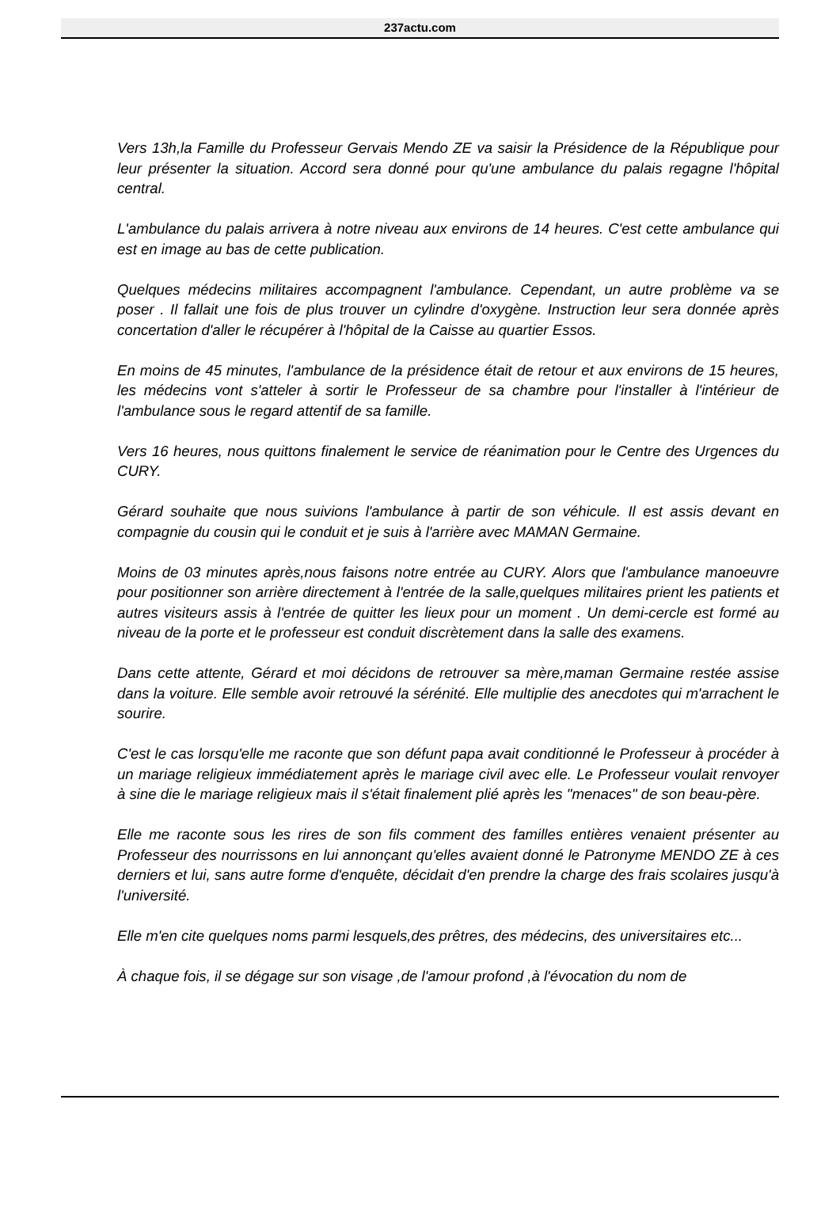237actu.com
Vers 13h,la Famille du Professeur Gervais Mendo ZE va saisir la Présidence de la République pour leur présenter la situation. Accord sera donné pour qu'une ambulance du palais regagne l'hôpital central.
L'ambulance du palais arrivera à notre niveau aux environs de 14 heures. C'est cette ambulance qui est en image au bas de cette publication.
Quelques médecins militaires accompagnent l'ambulance. Cependant, un autre problème va se poser . Il fallait une fois de plus trouver un cylindre d'oxygène. Instruction leur sera donnée après concertation d'aller le récupérer à l'hôpital de la Caisse au quartier Essos.
En moins de 45 minutes, l'ambulance de la présidence était de retour et aux environs de 15 heures, les médecins vont s'atteler à sortir le Professeur de sa chambre pour l'installer à l'intérieur de l'ambulance sous le regard attentif de sa famille.
Vers 16 heures, nous quittons finalement le service de réanimation pour le Centre des Urgences du CURY.
Gérard souhaite que nous suivions l'ambulance à partir de son véhicule. Il est assis devant en compagnie du cousin qui le conduit et je suis à l'arrière avec MAMAN Germaine.
Moins de 03 minutes après,nous faisons notre entrée au CURY. Alors que l'ambulance manoeuvre pour positionner son arrière directement à l'entrée de la salle,quelques militaires prient les patients et autres visiteurs assis à l'entrée de quitter les lieux pour un moment . Un demi-cercle est formé au niveau de la porte et le professeur est conduit discrètement dans la salle des examens.
Dans cette attente, Gérard et moi décidons de retrouver sa mère,maman Germaine restée assise dans la voiture. Elle semble avoir retrouvé la sérénité. Elle multiplie des anecdotes qui m'arrachent le sourire.
C'est le cas lorsqu'elle me raconte que son défunt papa avait conditionné le Professeur à procéder à un mariage religieux immédiatement après le mariage civil avec elle. Le Professeur voulait renvoyer à sine die le mariage religieux mais il s'était finalement plié après les "menaces" de son beau-père.
Elle me raconte sous les rires de son fils comment des familles entières venaient présenter au Professeur des nourrissons en lui annonçant qu'elles avaient donné le Patronyme MENDO ZE à ces derniers et lui, sans autre forme d'enquête, décidait d'en prendre la charge des frais scolaires jusqu'à l'université.
Elle m'en cite quelques noms parmi lesquels,des prêtres, des médecins, des universitaires etc...
À chaque fois, il se dégage sur son visage ,de l'amour profond ,à l'évocation du nom de